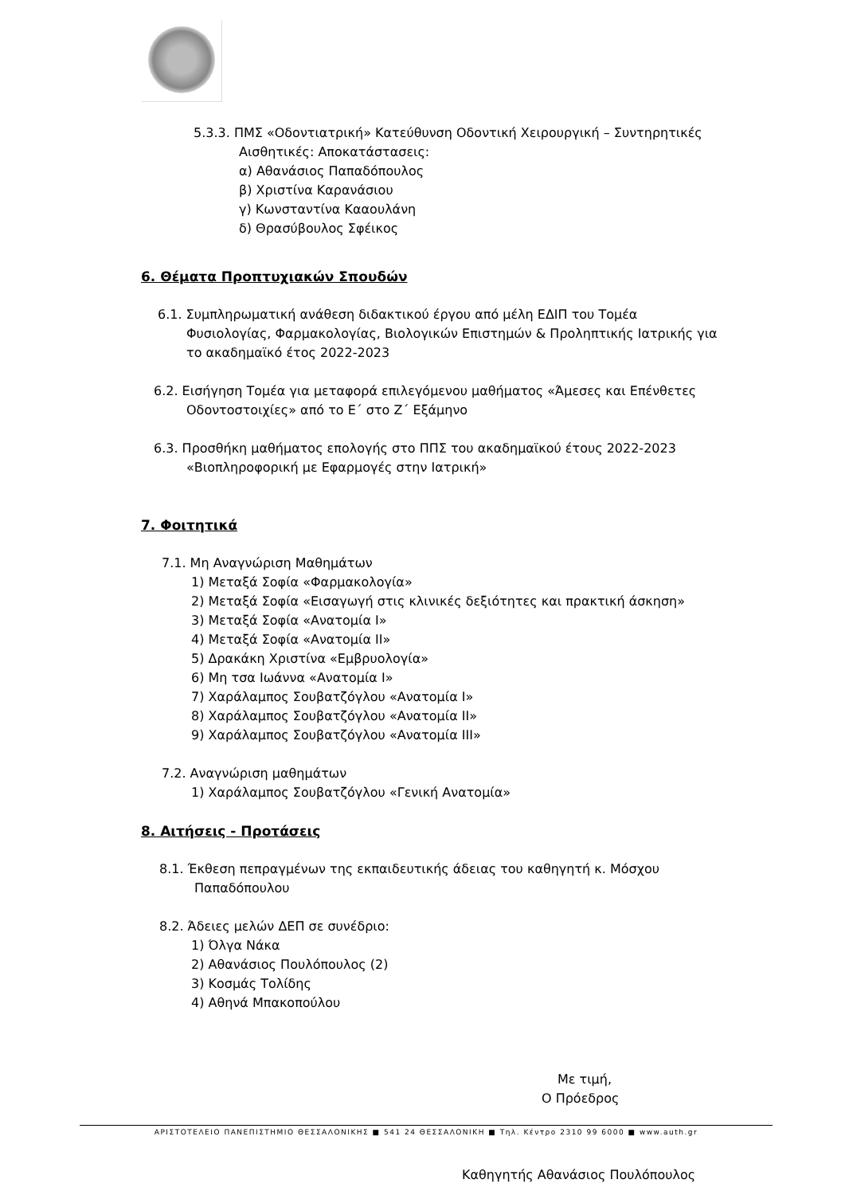5.3.3. ΠΜΣ «Οδοντιατρική» Κατεύθυνση Οδοντική Χειρουργική – Συντηρητικές
Αισθητικές: Αποκατάστασεις:
α) Αθανάσιος Παπαδόπουλος
β) Χριστίνα Καρανάσιου
γ) Κωνσταντίνα Κααουλάνη
δ) Θρασύβουλος Σφέικος
6. Θέματα Προπτυχιακών Σπουδών
6.1. Συμπληρωματική ανάθεση διδακτικού έργου από μέλη ΕΔΙΠ του Τομέα
Φυσιολογίας, Φαρμακολογίας, Βιολογικών Επιστημών & Προληπτικής Ιατρικής για
το ακαδημαϊκό έτος 2022-2023
6.2. Εισήγηση Τομέα για μεταφορά επιλεγόμενου μαθήματος «Άμεσες και Επένθετες
Οδοντοστοιχίες» από το Ε΄ στο Ζ΄ Εξάμηνο
6.3. Προσθήκη μαθήματος επολογής στο ΠΠΣ του ακαδημαϊκού έτους 2022-2023
«Βιοπληροφορική με Εφαρμογές στην Ιατρική»
7. Φοιτητικά
7.1. Μη Αναγνώριση Μαθημάτων
1) Μεταξά Σοφία «Φαρμακολογία»
2) Μεταξά Σοφία «Εισαγωγή στις κλινικές δεξιότητες και πρακτική άσκηση»
3) Μεταξά Σοφία «Ανατομία Ι»
4) Μεταξά Σοφία «Ανατομία ΙΙ»
5) Δρακάκη Χριστίνα «Εμβρυολογία»
6) Μη τσα Ιωάννα «Ανατομία Ι»
7) Χαράλαμπος Σουβατζόγλου «Ανατομία Ι»
8) Χαράλαμπος Σουβατζόγλου «Ανατομία ΙΙ»
9) Χαράλαμπος Σουβατζόγλου «Ανατομία ΙΙΙ»
7.2. Αναγνώριση μαθημάτων
1) Χαράλαμπος Σουβατζόγλου «Γενική Ανατομία»
8. Αιτήσεις - Προτάσεις
8.1. Έκθεση πεπραγμένων της εκπαιδευτικής άδειας του καθηγητή κ. Μόσχου
Παπαδόπουλου
8.2. Άδειες μελών ΔΕΠ σε συνέδριο:
1) Όλγα Νάκα
2) Αθανάσιος Πουλόπουλος (2)
3) Κοσμάς Τολίδης
4) Αθηνά Μπακοπούλου
Με τιμή,
Ο Πρόεδρος
Καθηγητής Αθανάσιος Πουλόπουλος
ΑΡΙΣΤΟΤΕΛΕΙΟ ΠΑΝΕΠΙΣΤΗΜΙΟ ΘΕΣΣΑΛΟΝΙΚΗΣ ■ 541 24 ΘΕΣΣΑΛΟΝΙΚΗ ■ Τηλ. Κέντρο 2310 99 6000 ■ www.auth.gr